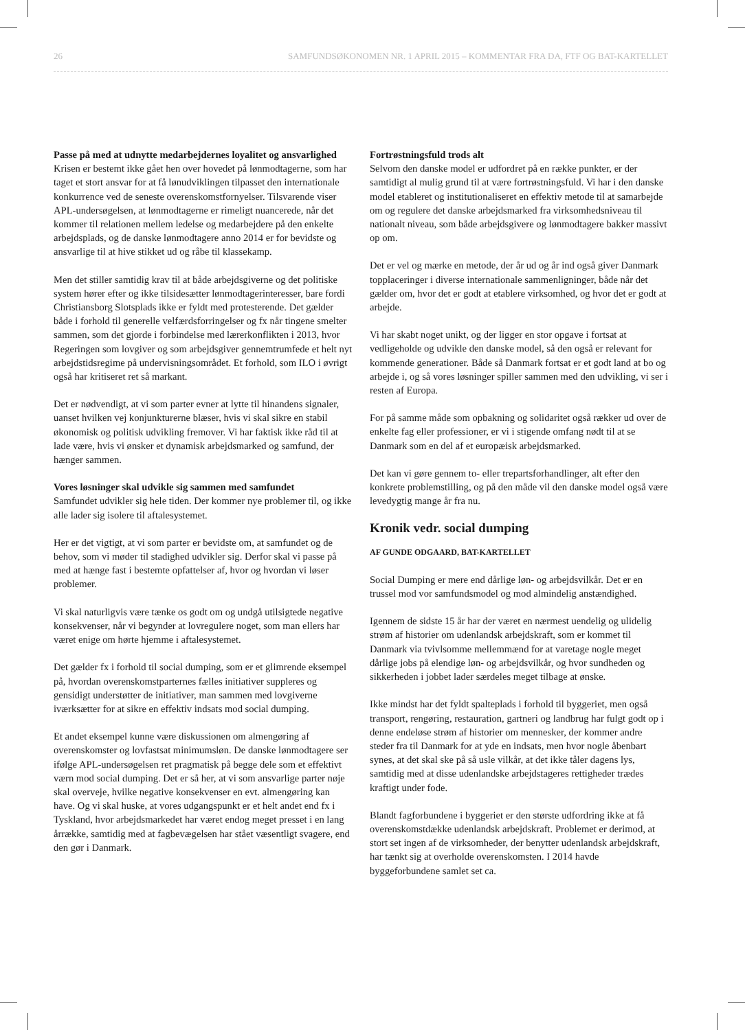26 SAMFUNDSØKONOMEN NR. 1 APRIL 2015 – KOMMENTAR FRA DA, FTF OG BAT-KARTELLET
Passe på med at udnytte medarbejdernes loyalitet og ansvarlighed
Krisen er bestemt ikke gået hen over hovedet på lønmodtagerne, som har taget et stort ansvar for at få lønudviklingen tilpasset den internationale konkurrence ved de seneste overenskomstfornyelser. Tilsvarende viser APL-undersøgelsen, at lønmodtagerne er rimeligt nuancerede, når det kommer til relationen mellem ledelse og medarbejdere på den enkelte arbejdsplads, og de danske lønmodtagere anno 2014 er for bevidste og ansvarlige til at hive stikket ud og råbe til klassekamp.
Men det stiller samtidig krav til at både arbejdsgiverne og det politiske system hører efter og ikke tilsidesætter lønmodtagerinteresser, bare fordi Christiansborg Slotsplads ikke er fyldt med protesterende. Det gælder både i forhold til generelle velfærdsforringelser og fx når tingene smelter sammen, som det gjorde i forbindelse med lærerkonflikten i 2013, hvor Regeringen som lovgiver og som arbejdsgiver gennemtrumfede et helt nyt arbejdstidsregime på undervisningsområdet. Et forhold, som ILO i øvrigt også har kritiseret ret så markant.
Det er nødvendigt, at vi som parter evner at lytte til hinandens signaler, uanset hvilken vej konjunkturerne blæser, hvis vi skal sikre en stabil økonomisk og politisk udvikling fremover. Vi har faktisk ikke råd til at lade være, hvis vi ønsker et dynamisk arbejdsmarked og samfund, der hænger sammen.
Vores løsninger skal udvikle sig sammen med samfundet
Samfundet udvikler sig hele tiden. Der kommer nye problemer til, og ikke alle lader sig isolere til aftalesystemet.
Her er det vigtigt, at vi som parter er bevidste om, at samfundet og de behov, som vi møder til stadighed udvikler sig. Derfor skal vi passe på med at hænge fast i bestemte opfattelser af, hvor og hvordan vi løser problemer.
Vi skal naturligvis være tænke os godt om og undgå utilsigtede negative konsekvenser, når vi begynder at lovregulere noget, som man ellers har været enige om hørte hjemme i aftalesystemet.
Det gælder fx i forhold til social dumping, som er et glimrende eksempel på, hvordan overenskomstparternes fælles initiativer suppleres og gensidigt understøtter de initiativer, man sammen med lovgiverne iværksætter for at sikre en effektiv indsats mod social dumping.
Et andet eksempel kunne være diskussionen om almengøring af overenskomster og lovfastsat minimumsløn. De danske lønmodtagere ser ifølge APL-undersøgelsen ret pragmatisk på begge dele som et effektivt værn mod social dumping. Det er så her, at vi som ansvarlige parter nøje skal overveje, hvilke negative konsekvenser en evt. almengøring kan have. Og vi skal huske, at vores udgangspunkt er et helt andet end fx i Tyskland, hvor arbejdsmarkedet har været endog meget presset i en lang årrække, samtidig med at fagbevægelsen har stået væsentligt svagere, end den gør i Danmark.
Fortrøstningsfuld trods alt
Selvom den danske model er udfordret på en række punkter, er der samtidigt al mulig grund til at være fortrøstningsfuld. Vi har i den danske model etableret og institutionaliseret en effektiv metode til at samarbejde om og regulere det danske arbejdsmarked fra virksomhedsniveau til nationalt niveau, som både arbejdsgivere og lønmodtagere bakker massivt op om.
Det er vel og mærke en metode, der år ud og år ind også giver Danmark topplaceringer i diverse internationale sammenligninger, både når det gælder om, hvor det er godt at etablere virksomhed, og hvor det er godt at arbejde.
Vi har skabt noget unikt, og der ligger en stor opgave i fortsat at vedligeholde og udvikle den danske model, så den også er relevant for kommende generationer. Både så Danmark fortsat er et godt land at bo og arbejde i, og så vores løsninger spiller sammen med den udvikling, vi ser i resten af Europa.
For på samme måde som opbakning og solidaritet også rækker ud over de enkelte fag eller professioner, er vi i stigende omfang nødt til at se Danmark som en del af et europæisk arbejdsmarked.
Det kan vi gøre gennem to- eller trepartsforhandlinger, alt efter den konkrete problemstilling, og på den måde vil den danske model også være levedygtig mange år fra nu.
Kronik vedr. social dumping
AF GUNDE ODGAARD, BAT-KARTELLET
Social Dumping er mere end dårlige løn- og arbejdsvilkår. Det er en trussel mod vor samfundsmodel og mod almindelig anstændighed.
Igennem de sidste 15 år har der været en nærmest uendelig og ulidelig strøm af historier om udenlandsk arbejdskraft, som er kommet til Danmark via tvivlsomme mellemmænd for at varetage nogle meget dårlige jobs på elendige løn- og arbejdsvilkår, og hvor sundheden og sikkerheden i jobbet lader særdeles meget tilbage at ønske.
Ikke mindst har det fyldt spalteplads i forhold til byggeriet, men også transport, rengøring, restauration, gartneri og landbrug har fulgt godt op i denne endeløse strøm af historier om mennesker, der kommer andre steder fra til Danmark for at yde en indsats, men hvor nogle åbenbart synes, at det skal ske på så usle vilkår, at det ikke tåler dagens lys, samtidig med at disse udenlandske arbejdstageres rettigheder trædes kraftigt under fode.
Blandt fagforbundene i byggeriet er den største udfordring ikke at få overenskomstdække udenlandsk arbejdskraft. Problemet er derimod, at stort set ingen af de virksomheder, der benytter udenlandsk arbejdskraft, har tænkt sig at overholde overenskomsten. I 2014 havde byggeforbundene samlet set ca.